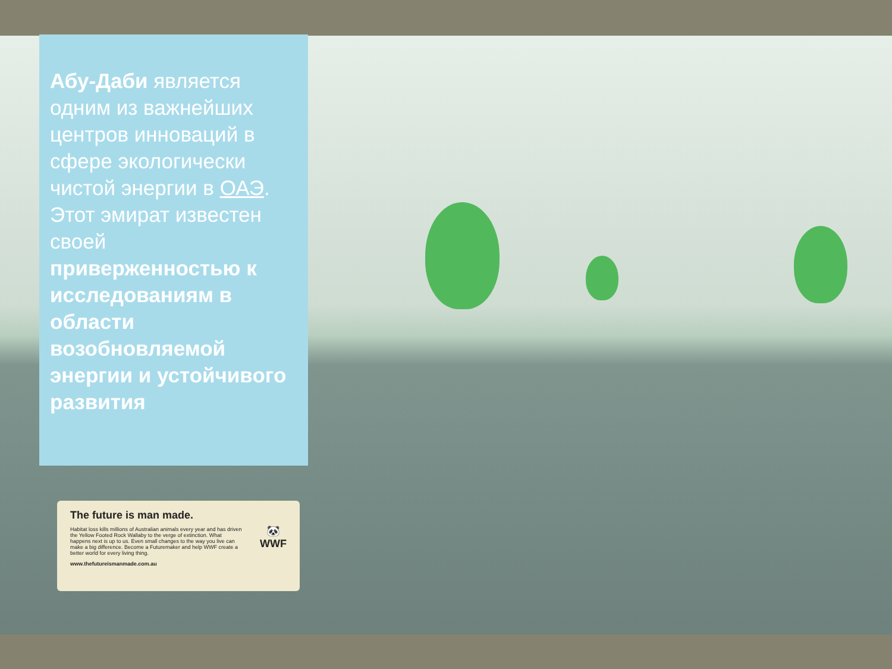Абу-Даби является одним из важнейших центров инноваций в сфере экологически чистой энергии в ОАЭ. Этот эмират известен своей приверженностью к исследованиям в области возобновляемой энергии и устойчивого развития
The future is man made.
Habitat loss kills millions of Australian animals every year and has driven the Yellow Footed Rock Wallaby to the verge of extinction. What happens next is up to us. Even small changes to the way you live can make a big difference. Become a Futuremaker and help WWF create a better world for every living thing.
www.thefutureismanmade.com.au
🐼
WWF